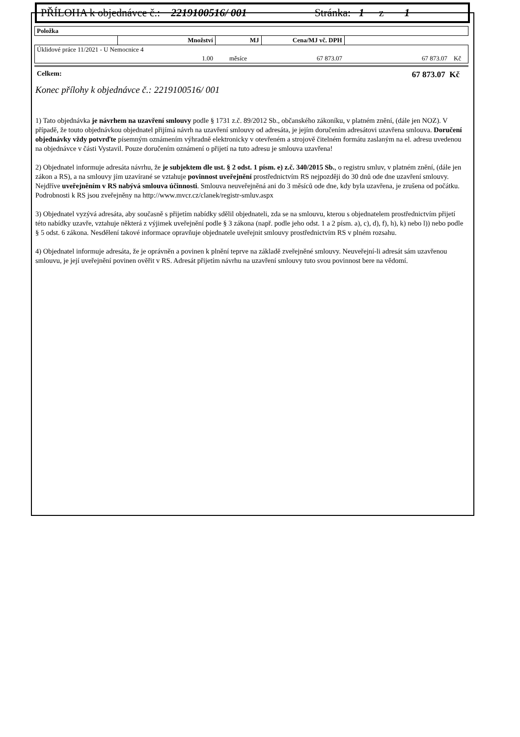PŘÍLOHA k objednávce č.: 2219100516/ 001 Stránka: 1 z 1
| Položka | | | | |
| | Množství | MJ | Cena/MJ vč. DPH | |
| Úklidové práce 11/2021 - U Nemocnice 4 | | | | |
| | 1.00 | měsíce | 67 873.07 | 67 873.07 Kč |
Celkem: 67 873.07 Kč
Konec přílohy k objednávce č.: 2219100516/ 001
1) Tato objednávka je návrhem na uzavření smlouvy podle § 1731 z.č. 89/2012 Sb., občanského zákoníku, v platném znění, (dále jen NOZ). V případě, že touto objednávkou objednatel přijímá návrh na uzavření smlouvy od adresáta, je jejím doručením adresátovi uzavřena smlouva. Doručení objednávky vždy potvrďte písemným oznámením výhradně elektronicky v otevřeném a strojově čitelném formátu zaslaným na el. adresu uvedenou na objednávce v části Vystavil. Pouze doručením oznámení o přijetí na tuto adresu je smlouva uzavřena!
2) Objednatel informuje adresáta návrhu, že je subjektem dle ust. § 2 odst. 1 písm. e) z.č. 340/2015 Sb., o registru smluv, v platném znění, (dále jen zákon a RS), a na smlouvy jím uzavírané se vztahuje povinnost uveřejnění prostřednictvím RS nejpozději do 30 dnů ode dne uzavření smlouvy. Nejdříve uveřejněním v RS nabývá smlouva účinnosti. Smlouva neuveřejněná ani do 3 měsíců ode dne, kdy byla uzavřena, je zrušena od počátku. Podrobnosti k RS jsou zveřejněny na http://www.mvcr.cz/clanek/registr-smluv.aspx
3) Objednatel vyzývá adresáta, aby současně s přijetím nabídky sdělil objednateli, zda se na smlouvu, kterou s objednatelem prostřednictvím přijetí této nabídky uzavře, vztahuje některá z výjimek uveřejnění podle § 3 zákona (např. podle jeho odst. 1 a 2 písm. a), c), d), f), h), k) nebo l)) nebo podle § 5 odst. 6 zákona. Nesdělení takové informace opravňuje objednatele uveřejnit smlouvy prostřednictvím RS v plném rozsahu.
4) Objednatel informuje adresáta, že je oprávněn a povinen k plnění teprve na základě zveřejněné smlouvy. Neuveřejní-li adresát sám uzavřenou smlouvu, je její uveřejnění povinen ověřit v RS. Adresát přijetím návrhu na uzavření smlouvy tuto svou povinnost bere na vědomí.